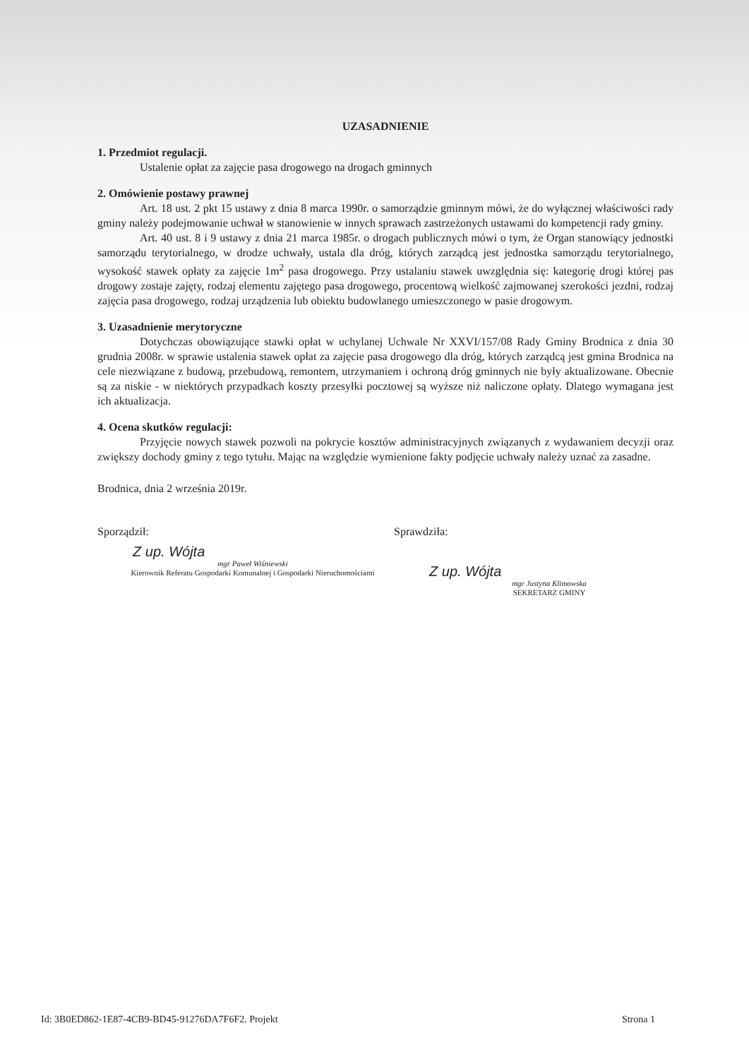UZASADNIENIE
1. Przedmiot regulacji.
Ustalenie opłat za zajęcie pasa drogowego na drogach gminnych
2. Omówienie postawy prawnej
Art. 18 ust. 2 pkt 15 ustawy z dnia 8 marca 1990r. o samorządzie gminnym mówi, że do wyłącznej właściwości rady gminy należy podejmowanie uchwał w stanowienie w innych sprawach zastrzeżonych ustawami do kompetencji rady gminy.
Art. 40 ust. 8 i 9 ustawy z dnia 21 marca 1985r. o drogach publicznych mówi o tym, że Organ stanowiący jednostki samorządu terytorialnego, w drodze uchwały, ustala dla dróg, których zarządcą jest jednostka samorządu terytorialnego, wysokość stawek opłaty za zajęcie 1m<sup>2</sup> pasa drogowego. Przy ustalaniu stawek uwzględnia się: kategorię drogi której pas drogowy zostaje zajęty, rodzaj elementu zajętego pasa drogowego, procentową wielkość zajmowanej szerokości jezdni, rodzaj zajęcia pasa drogowego, rodzaj urządzenia lub obiektu budowlanego umieszczonego w pasie drogowym.
3. Uzasadnienie merytoryczne
Dotychczas obowiązujące stawki opłat w uchylanej Uchwale Nr XXVI/157/08 Rady Gminy Brodnica z dnia 30 grudnia 2008r. w sprawie ustalenia stawek opłat za zajęcie pasa drogowego dla dróg, których zarządcą jest gmina Brodnica na cele niezwiązane z budową, przebudową, remontem, utrzymaniem i ochroną dróg gminnych nie były aktualizowane. Obecnie są za niskie - w niektórych przypadkach koszty przesyłki pocztowej są wyższe niż naliczone opłaty. Dlatego wymagana jest ich aktualizacja.
4. Ocena skutków regulacji:
Przyjęcie nowych stawek pozwoli na pokrycie kosztów administracyjnych związanych z wydawaniem decyzji oraz zwiększy dochody gminy z tego tytułu. Mając na względzie wymienione fakty podjęcie uchwały należy uznać za zasadne.
Brodnica, dnia 2 września 2019r.
Sporządził:
Z up. Wójta
mgr Paweł Wiśniewski
Kierownik Referatu Gospodarki Komunalnej i Gospodarki Nieruchomościami
Sprawdziła:
Z up. Wójta
mgr Justyna Klimowska
SEKRETARZ GMINY
Id: 3B0ED862-1E87-4CB9-BD45-91276DA7F6F2. Projekt Strona 1